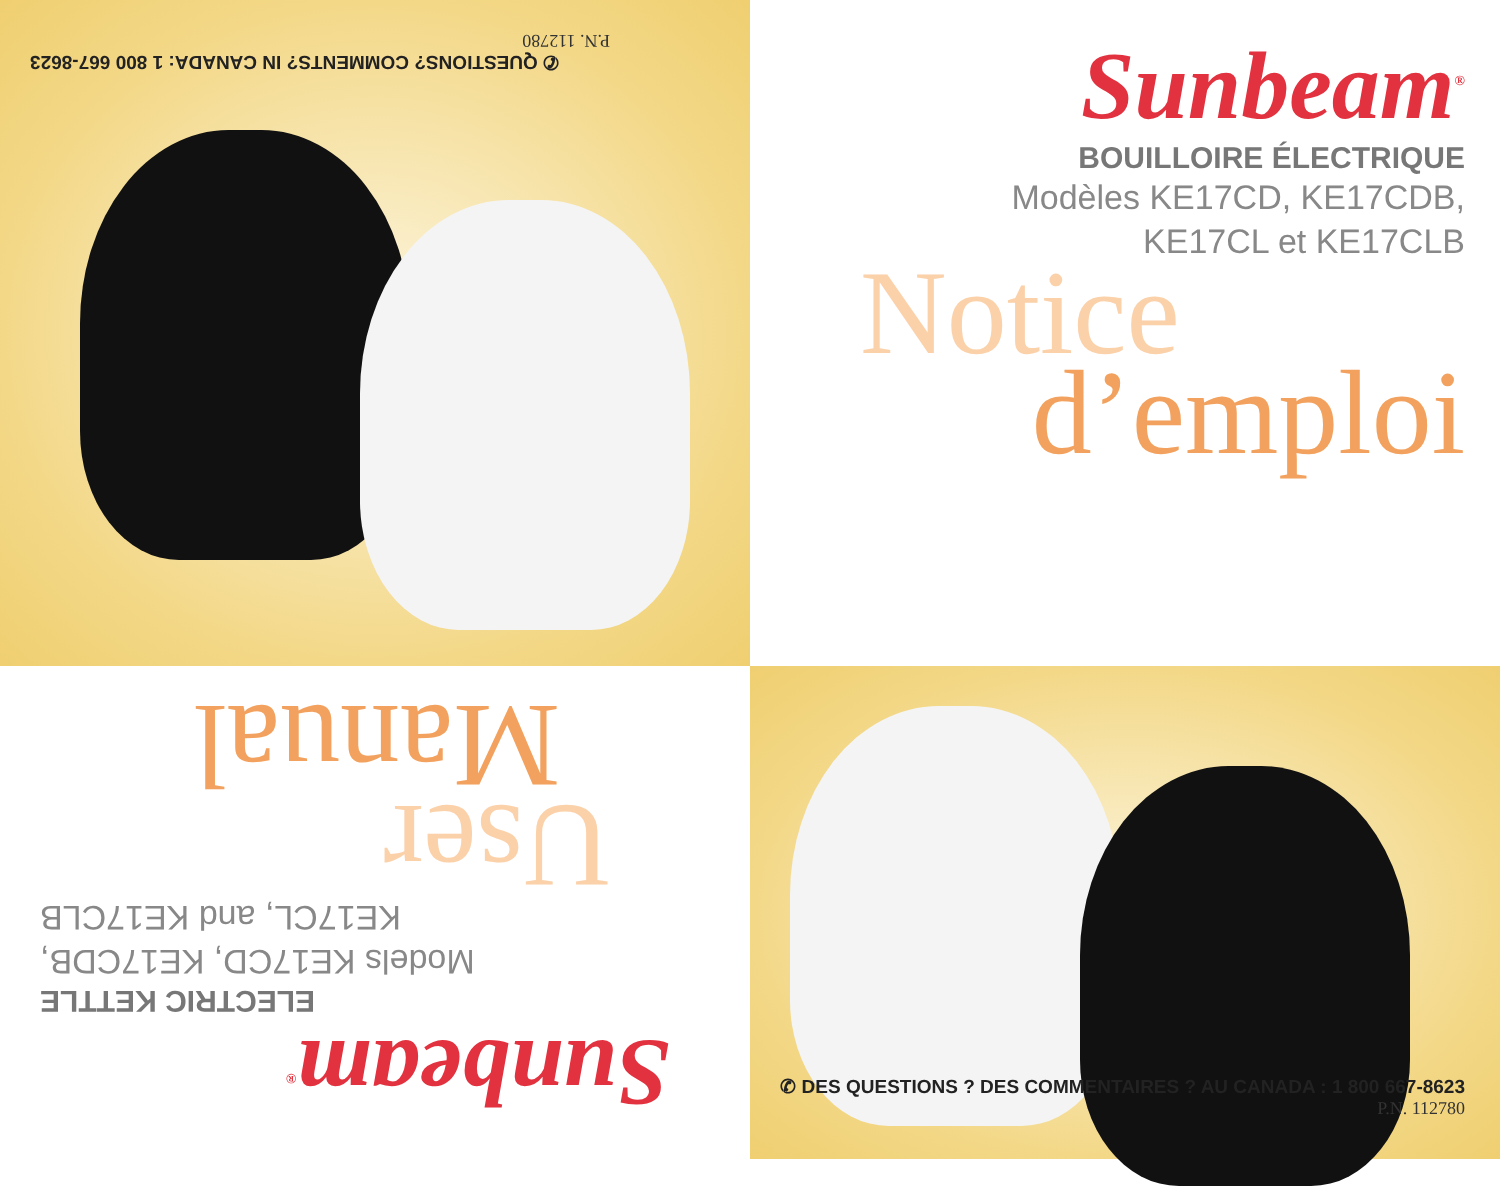✆ QUESTIONS? COMMENTS? IN CANADA: 1 800 667-8623
P.N. 112780
Sunbeam<sup>®</sup>
BOUILLOIRE ÉLECTRIQUE
Modèles KE17CD, KE17CDB,
KE17CL et KE17CLB
Notice
d’emploi
Sunbeam<sup>®</sup>
ELECTRIC KETTLE
Models KE17CD, KE17CDB,
KE17CL, and KE17CLB
User
Manual
✆ DES QUESTIONS ? DES COMMENTAIRES ? AU CANADA : 1 800 667-8623
P.N. 112780